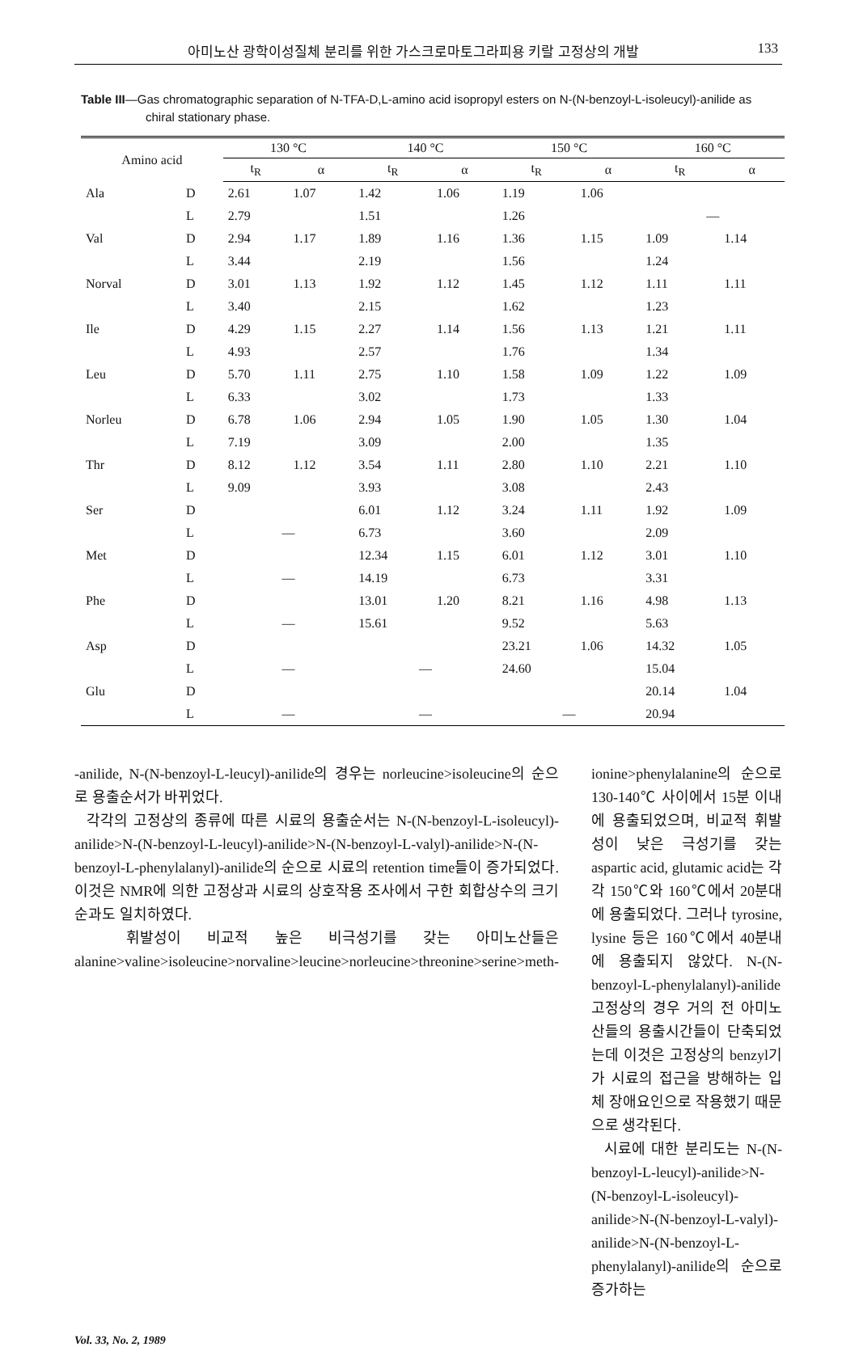아미노산 광학이성질체 분리를 위한 가스크로마토그라피용 키랄 고정상의 개발 133
Table III—Gas chromatographic separation of N-TFA-D,L-amino acid isopropyl esters on N-(N-benzoyl-L-isoleucyl)-anilide as chiral stationary phase.
| Amino acid | | 130 °C | | 140 °C | | 150 °C | | 160 °C | |
| --- | --- | --- | --- | --- | --- | --- | --- | --- | --- |
| | | t<sub>R</sub> | α | t<sub>R</sub> | α | t<sub>R</sub> | α | t<sub>R</sub> | α |
| Ala | D | 2.61 | 1.07 | 1.42 | 1.06 | 1.19 | 1.06 | | |
| | L | 2.79 | | 1.51 | | 1.26 | | — | |
| Val | D | 2.94 | 1.17 | 1.89 | 1.16 | 1.36 | 1.15 | 1.09 | 1.14 |
| | L | 3.44 | | 2.19 | | 1.56 | | 1.24 | |
| Norval | D | 3.01 | 1.13 | 1.92 | 1.12 | 1.45 | 1.12 | 1.11 | 1.11 |
| | L | 3.40 | | 2.15 | | 1.62 | | 1.23 | |
| Ile | D | 4.29 | 1.15 | 2.27 | 1.14 | 1.56 | 1.13 | 1.21 | 1.11 |
| | L | 4.93 | | 2.57 | | 1.76 | | 1.34 | |
| Leu | D | 5.70 | 1.11 | 2.75 | 1.10 | 1.58 | 1.09 | 1.22 | 1.09 |
| | L | 6.33 | | 3.02 | | 1.73 | | 1.33 | |
| Norleu | D | 6.78 | 1.06 | 2.94 | 1.05 | 1.90 | 1.05 | 1.30 | 1.04 |
| | L | 7.19 | | 3.09 | | 2.00 | | 1.35 | |
| Thr | D | 8.12 | 1.12 | 3.54 | 1.11 | 2.80 | 1.10 | 2.21 | 1.10 |
| | L | 9.09 | | 3.93 | | 3.08 | | 2.43 | |
| Ser | D | | | 6.01 | 1.12 | 3.24 | 1.11 | 1.92 | 1.09 |
| | L | — | | 6.73 | | 3.60 | | 2.09 | |
| Met | D | | | 12.34 | 1.15 | 6.01 | 1.12 | 3.01 | 1.10 |
| | L | — | | 14.19 | | 6.73 | | 3.31 | |
| Phe | D | | | 13.01 | 1.20 | 8.21 | 1.16 | 4.98 | 1.13 |
| | L | — | | 15.61 | | 9.52 | | 5.63 | |
| Asp | D | | | | | 23.21 | 1.06 | 14.32 | 1.05 |
| | L | — | | — | | 24.60 | | 15.04 | |
| Glu | D | | | | | | | 20.14 | 1.04 |
| | L | — | | — | | — | | 20.94 | |
-anilide, N-(N-benzoyl-L-leucyl)-anilide의 경우는 norleucine>isoleucine의 순으로 용출순서가 바뀌었다.
각각의 고정상의 종류에 따른 시료의 용출순서는 N-(N-benzoyl-L-isoleucyl)-anilide>N-(N-benzoyl-L-leucyl)-anilide>N-(N-benzoyl-L-valyl)-anilide>N-(N-benzoyl-L-phenylalanyl)-anilide의 순으로 시료의 retention time들이 증가되었다. 이것은 NMR에 의한 고정상과 시료의 상호작용 조사에서 구한 회합상수의 크기순과도 일치하였다.
휘발성이 비교적 높은 비극성기를 갖는 아미노산들은 alanine>valine>isoleucine>norvaline>leucine>norleucine>threonine>serine>meth-
ionine>phenylalanine의 순으로 130-140℃ 사이에서 15분 이내에 용출되었으며, 비교적 휘발성이 낮은 극성기를 갖는 aspartic acid, glutamic acid는 각각 150℃와 160℃에서 20분대에 용출되었다. 그러나 tyrosine, lysine 등은 160℃에서 40분내에 용출되지 않았다. N-(N-benzoyl-L-phenylalanyl)-anilide 고정상의 경우 거의 전 아미노산들의 용출시간들이 단축되었는데 이것은 고정상의 benzyl기가 시료의 접근을 방해하는 입체 장애요인으로 작용했기 때문으로 생각된다.
시료에 대한 분리도는 N-(N-benzoyl-L-leucyl)-anilide>N-(N-benzoyl-L-isoleucyl)-anilide>N-(N-benzoyl-L-valyl)-anilide>N-(N-benzoyl-L-phenylalanyl)-anilide의 순으로 증가하는
Vol. 33, No. 2, 1989